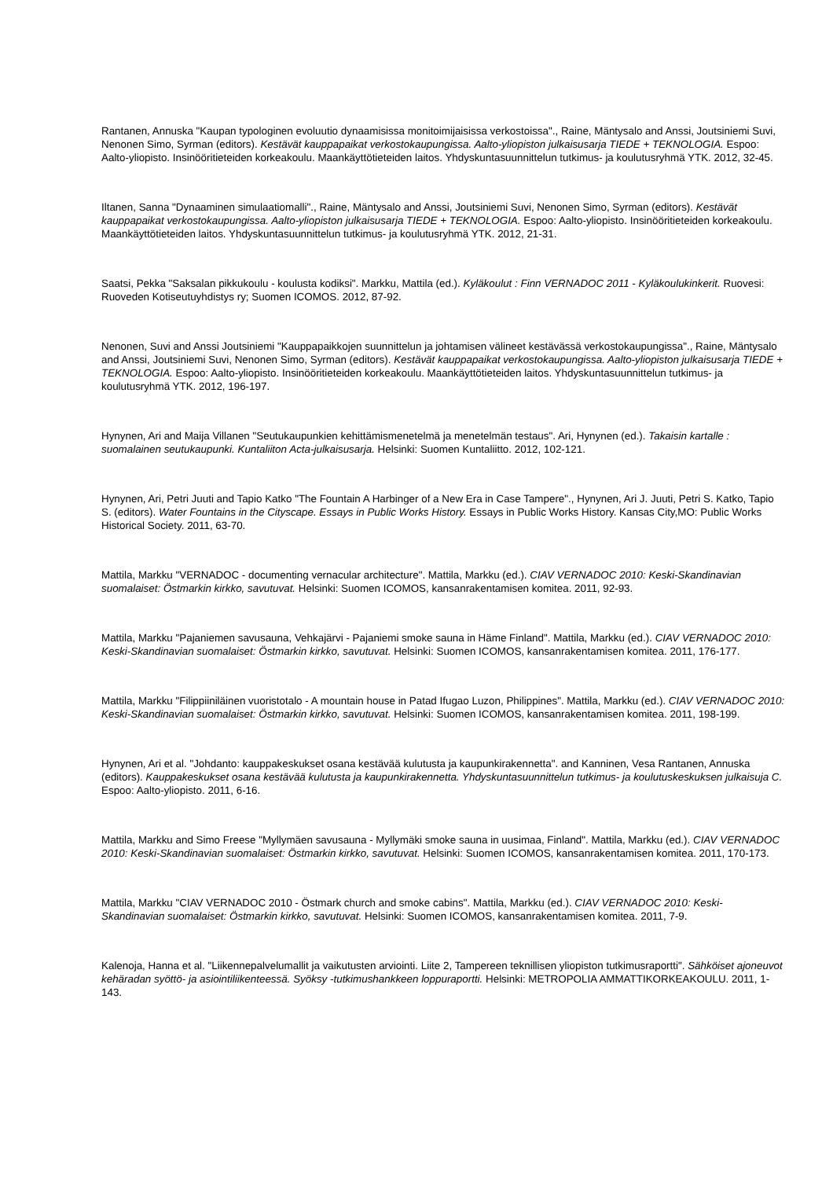Rantanen, Annuska "Kaupan typologinen evoluutio dynaamisissa monitoimijaisissa verkostoissa"., Raine, Mäntysalo and Anssi, Joutsiniemi Suvi, Nenonen Simo, Syrman (editors). Kestävät kauppapaikat verkostokaupungissa. Aalto-yliopiston julkaisusarja TIEDE + TEKNOLOGIA. Espoo: Aalto-yliopisto. Insinööritieteiden korkeakoulu. Maankäyttötieteiden laitos. Yhdyskuntasuunnittelun tutkimus- ja koulutusryhmä YTK. 2012, 32-45.
Iltanen, Sanna "Dynaaminen simulaatiomalli"., Raine, Mäntysalo and Anssi, Joutsiniemi Suvi, Nenonen Simo, Syrman (editors). Kestävät kauppapaikat verkostokaupungissa. Aalto-yliopiston julkaisusarja TIEDE + TEKNOLOGIA. Espoo: Aalto-yliopisto. Insinööritieteiden korkeakoulu. Maankäyttötieteiden laitos. Yhdyskuntasuunnittelun tutkimus- ja koulutusryhmä YTK. 2012, 21-31.
Saatsi, Pekka "Saksalan pikkukoulu - koulusta kodiksi". Markku, Mattila (ed.). Kyläkoulut : Finn VERNADOC 2011 - Kyläkoulukinkerit. Ruovesi: Ruoveden Kotiseutuyhdistys ry; Suomen ICOMOS. 2012, 87-92.
Nenonen, Suvi and Anssi Joutsiniemi "Kauppapaikkojen suunnittelun ja johtamisen välineet kestävässä verkostokaupungissa"., Raine, Mäntysalo and Anssi, Joutsiniemi Suvi, Nenonen Simo, Syrman (editors). Kestävät kauppapaikat verkostokaupungissa. Aalto-yliopiston julkaisusarja TIEDE + TEKNOLOGIA. Espoo: Aalto-yliopisto. Insinööritieteiden korkeakoulu. Maankäyttötieteiden laitos. Yhdyskuntasuunnittelun tutkimus- ja koulutusryhmä YTK. 2012, 196-197.
Hynynen, Ari and Maija Villanen "Seutukaupunkien kehittämismenetelmä ja menetelmän testaus". Ari, Hynynen (ed.). Takaisin kartalle : suomalainen seutukaupunki. Kuntaliiton Acta-julkaisusarja. Helsinki: Suomen Kuntaliitto. 2012, 102-121.
Hynynen, Ari, Petri Juuti and Tapio Katko "The Fountain A Harbinger of a New Era in Case Tampere"., Hynynen, Ari J. Juuti, Petri S. Katko, Tapio S. (editors). Water Fountains in the Cityscape. Essays in Public Works History. Essays in Public Works History. Kansas City,MO: Public Works Historical Society. 2011, 63-70.
Mattila, Markku "VERNADOC - documenting vernacular architecture". Mattila, Markku (ed.). CIAV VERNADOC 2010: Keski-Skandinavian suomalaiset: Östmarkin kirkko, savutuvat. Helsinki: Suomen ICOMOS, kansanrakentamisen komitea. 2011, 92-93.
Mattila, Markku "Pajaniemen savusauna, Vehkajärvi - Pajaniemi smoke sauna in Häme Finland". Mattila, Markku (ed.). CIAV VERNADOC 2010: Keski-Skandinavian suomalaiset: Östmarkin kirkko, savutuvat. Helsinki: Suomen ICOMOS, kansanrakentamisen komitea. 2011, 176-177.
Mattila, Markku "Filippiiniläinen vuoristotalo - A mountain house in Patad Ifugao Luzon, Philippines". Mattila, Markku (ed.). CIAV VERNADOC 2010: Keski-Skandinavian suomalaiset: Östmarkin kirkko, savutuvat. Helsinki: Suomen ICOMOS, kansanrakentamisen komitea. 2011, 198-199.
Hynynen, Ari et al. "Johdanto: kauppakeskukset osana kestävää kulutusta ja kaupunkirakennetta". and Kanninen, Vesa Rantanen, Annuska (editors). Kauppakeskukset osana kestävää kulutusta ja kaupunkirakennetta. Yhdyskuntasuunnittelun tutkimus- ja koulutuskeskuksen julkaisuja C. Espoo: Aalto-yliopisto. 2011, 6-16.
Mattila, Markku and Simo Freese "Myllymäen savusauna - Myllymäki smoke sauna in uusimaa, Finland". Mattila, Markku (ed.). CIAV VERNADOC 2010: Keski-Skandinavian suomalaiset: Östmarkin kirkko, savutuvat. Helsinki: Suomen ICOMOS, kansanrakentamisen komitea. 2011, 170-173.
Mattila, Markku "CIAV VERNADOC 2010 - Östmark church and smoke cabins". Mattila, Markku (ed.). CIAV VERNADOC 2010: Keski-Skandinavian suomalaiset: Östmarkin kirkko, savutuvat. Helsinki: Suomen ICOMOS, kansanrakentamisen komitea. 2011, 7-9.
Kalenoja, Hanna et al. "Liikennepalvelumallit ja vaikutusten arviointi. Liite 2, Tampereen teknillisen yliopiston tutkimusraportti". Sähköiset ajoneuvot kehäradan syöttö- ja asiointiliikenteessä. Syöksy -tutkimushankkeen loppuraportti. Helsinki: METROPOLIA AMMATTIKORKEAKOULU. 2011, 1-143.